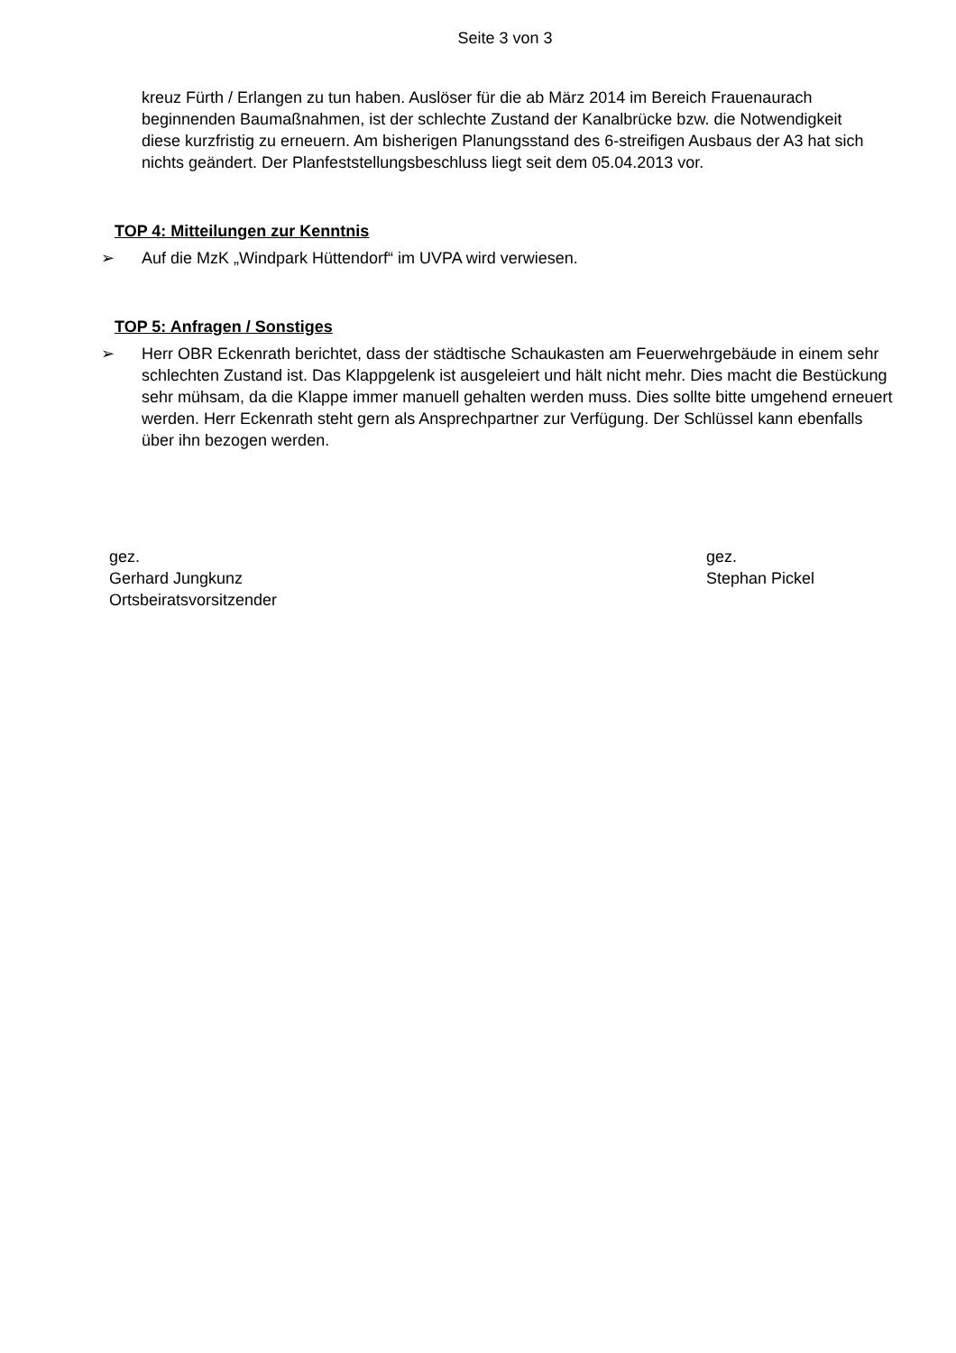Seite 3 von 3
kreuz Fürth / Erlangen zu tun haben. Auslöser für die ab März 2014 im Bereich Frauenaurach beginnenden Baumaßnahmen, ist der schlechte Zustand der Kanalbrücke bzw. die Notwendigkeit diese kurzfristig zu erneuern. Am bisherigen Planungsstand des 6-streifigen Ausbaus der A3 hat sich nichts geändert. Der Planfeststellungsbeschluss liegt seit dem 05.04.2013 vor.
TOP 4: Mitteilungen zur Kenntnis
➢ Auf die MzK „Windpark Hüttendorf“ im UVPA wird verwiesen.
TOP 5: Anfragen / Sonstiges
➢ Herr OBR Eckenrath berichtet, dass der städtische Schaukasten am Feuerwehrgebäude in einem sehr schlechten Zustand ist. Das Klappgelenk ist ausgeleiert und hält nicht mehr. Dies macht die Bestückung sehr mühsam, da die Klappe immer manuell gehalten werden muss. Dies sollte bitte umgehend erneuert werden. Herr Eckenrath steht gern als Ansprechpartner zur Verfügung. Der Schlüssel kann ebenfalls über ihn bezogen werden.
gez.
Gerhard Jungkunz
Ortsbeiratsvorsitzender
gez.
Stephan Pickel